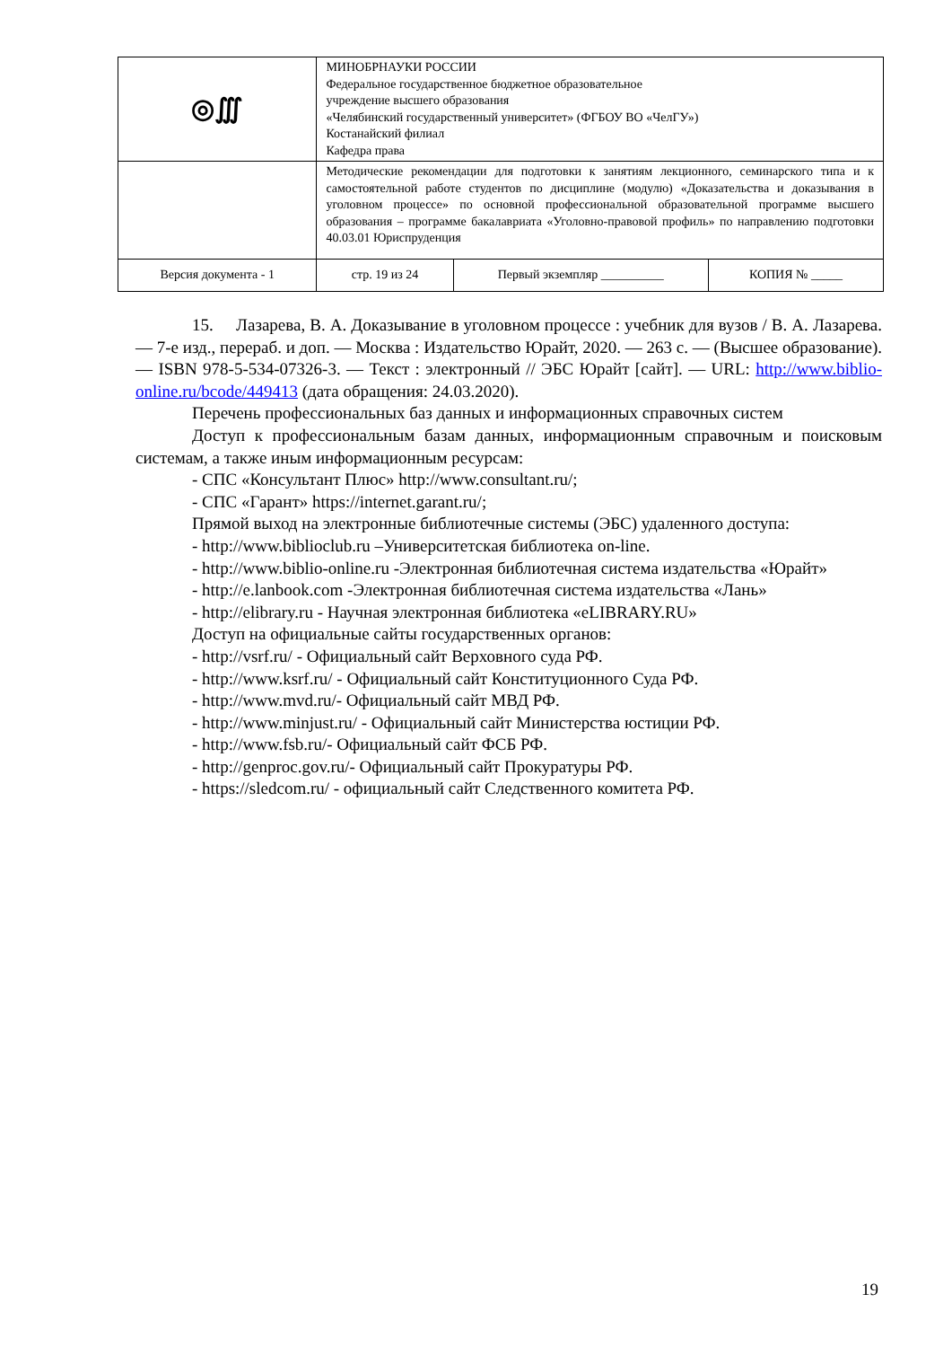| ◎∭ | МИНОБРНАУКИ РОССИИ Федеральное государственное бюджетное образовательное учреждение высшего образования «Челябинский государственный университет» (ФГБОУ ВО «ЧелГУ») Костанайский филиал Кафедра права | | |
| | Методические рекомендации для подготовки к занятиям лекционного, семинарского типа и к самостоятельной работе студентов по дисциплине (модулю) «Доказательства и доказывания в уголовном процессе» по основной профессиональной образовательной программе высшего образования – программе бакалавриата «Уголовно-правовой профиль» по направлению подготовки 40.03.01 Юриспруденция | | |
| Версия документа - 1 | стр. 19 из 24 | Первый экземпляр __________ | КОПИЯ № _____ |
15. Лазарева, В. А. Доказывание в уголовном процессе : учебник для вузов / В. А. Лазарева. — 7-е изд., перераб. и доп. — Москва : Издательство Юрайт, 2020. — 263 с. — (Высшее образование). — ISBN 978-5-534-07326-3. — Текст : электронный // ЭБС Юрайт [сайт]. — URL: http://www.biblio-online.ru/bcode/449413 (дата обращения: 24.03.2020).
Перечень профессиональных баз данных и информационных справочных систем
Доступ к профессиональным базам данных, информационным справочным и поисковым системам, а также иным информационным ресурсам:
- СПС «Консультант Плюс» http://www.consultant.ru/;
- СПС «Гарант» https://internet.garant.ru/;
Прямой выход на электронные библиотечные системы (ЭБС) удаленного доступа:
- http://www.biblioclub.ru –Университетская библиотека on-line.
- http://www.biblio-online.ru -Электронная библиотечная система издательства «Юрайт»
- http://e.lanbook.com -Электронная библиотечная система издательства «Лань»
- http://elibrary.ru - Научная электронная библиотека «eLIBRARY.RU»
Доступ на официальные сайты государственных органов:
- http://vsrf.ru/ - Официальный сайт Верховного суда РФ.
- http://www.ksrf.ru/ - Официальный сайт Конституционного Суда РФ.
- http://www.mvd.ru/- Официальный сайт МВД РФ.
- http://www.minjust.ru/ - Официальный сайт Министерства юстиции РФ.
- http://www.fsb.ru/- Официальный сайт ФСБ РФ.
- http://genproc.gov.ru/- Официальный сайт Прокуратуры РФ.
- https://sledcom.ru/ - официальный сайт Следственного комитета РФ.
19